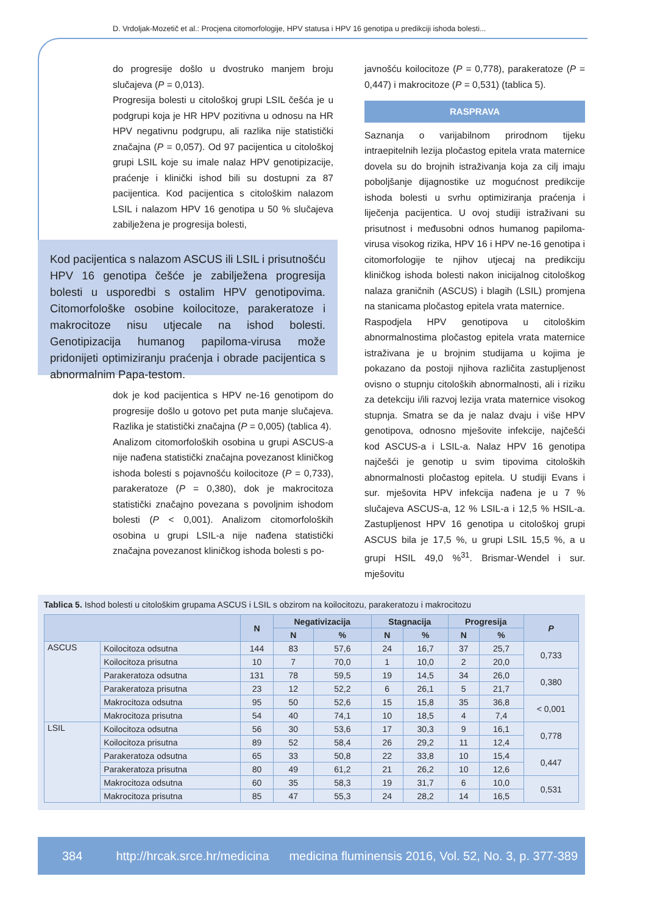D. Vrdoljak-Mozetič et al.: Procjena citomorfologije, HPV statusa i HPV 16 genotipa u predikciji ishoda bolesti...
do progresije došlo u dvostruko manjem broju slučajeva (P = 0,013).
Progresija bolesti u citološkoj grupi LSIL češća je u podgrupi koja je HR HPV pozitivna u odnosu na HR HPV negativnu podgrupu, ali razlika nije statistički značajna (P = 0,057). Od 97 pacijentica u citološkoj grupi LSIL koje su imale nalaz HPV genotipizacije, praćenje i klinički ishod bili su dostupni za 87 pacijentica. Kod pacijentica s citološkim nalazom LSIL i nalazom HPV 16 genotipa u 50 % slučajeva zabilježena je progresija bolesti,
Kod pacijentica s nalazom ASCUS ili LSIL i prisutnošću HPV 16 genotipa češće je zabilježena progresija bolesti u usporedbi s ostalim HPV genotipovima. Citomorfološke osobine koilocitoze, parakeratoze i makrocitoze nisu utjecale na ishod bolesti. Genotipizacija humanog papiloma-virusa može pridonijeti optimiziranju praćenja i obrade pacijentica s abnormalnim Papa-testom.
dok je kod pacijentica s HPV ne-16 genotipom do progresije došlo u gotovo pet puta manje slučajeva. Razlika je statistički značajna (P = 0,005) (tablica 4).
Analizom citomorfoloških osobina u grupi ASCUS-a nije nađena statistički značajna povezanost kliničkog ishoda bolesti s pojavnošću koilocitoze (P = 0,733), parakeratoze (P = 0,380), dok je makrocitoza statistički značajno povezana s povoljnim ishodom bolesti (P < 0,001). Analizom citomorfoloških osobina u grupi LSIL-a nije nađena statistički značajna povezanost kliničkog ishoda bolesti s po-
javnošću koilocitoze (P = 0,778), parakeratoze (P = 0,447) i makrocitoze (P = 0,531) (tablica 5).
RASPRAVA
Saznanja o varijabilnom prirodnom tijeku intraepitelnih lezija pločastog epitela vrata maternice dovela su do brojnih istraživanja koja za cilj imaju poboljšanje dijagnostike uz mogućnost predikcije ishoda bolesti u svrhu optimiziranja praćenja i liječenja pacijentica. U ovoj studiji istraživani su prisutnost i međusobni odnos humanog papiloma-virusa visokog rizika, HPV 16 i HPV ne-16 genotipa i citomorfologije te njihov utjecaj na predikciju kliničkog ishoda bolesti nakon inicijalnog citološkog nalaza graničnih (ASCUS) i blagih (LSIL) promjena na stanicama pločastog epitela vrata maternice.
Raspodjela HPV genotipova u citološkim abnormalnostima pločastog epitela vrata maternice istraživana je u brojnim studijama u kojima je pokazano da postoji njihova različita zastupljenost ovisno o stupnju citoloških abnormalnosti, ali i riziku za detekciju i/ili razvoj lezija vrata maternice visokog stupnja. Smatra se da je nalaz dvaju i više HPV genotipova, odnosno mješovite infekcije, najčešći kod ASCUS-a i LSIL-a. Nalaz HPV 16 genotipa najčešći je genotip u svim tipovima citoloških abnormalnosti pločastog epitela. U studiji Evans i sur. mješovita HPV infekcija nađena je u 7 % slučajeva ASCUS-a, 12 % LSIL-a i 12,5 % HSIL-a. Zastupljenost HPV 16 genotipa u citološkoj grupi ASCUS bila je 17,5 %, u grupi LSIL 15,5 %, a u grupi HSIL 49,0 %<sup>31</sup>. Brismar-Wendel i sur. mješovitu
Tablica 5. Ishod bolesti u citološkim grupama ASCUS i LSIL s obzirom na koilocitozu, parakeratozu i makrocitozu
| | | N | Negativizacija | | Stagnacija | | Progresija | | P |
| --- | --- | --- | --- | --- | --- | --- | --- | --- | --- |
| | | | N | % | N | % | N | % | |
| ASCUS | Koilocitoza odsutna | 144 | 83 | 57,6 | 24 | 16,7 | 37 | 25,7 | 0,733 |
| | Koilocitoza prisutna | 10 | 7 | 70,0 | 1 | 10,0 | 2 | 20,0 | |
| | Parakeratoza odsutna | 131 | 78 | 59,5 | 19 | 14,5 | 34 | 26,0 | 0,380 |
| | Parakeratoza prisutna | 23 | 12 | 52,2 | 6 | 26,1 | 5 | 21,7 | |
| | Makrocitoza odsutna | 95 | 50 | 52,6 | 15 | 15,8 | 35 | 36,8 | < 0,001 |
| | Makrocitoza prisutna | 54 | 40 | 74,1 | 10 | 18,5 | 4 | 7,4 | |
| LSIL | Koilocitoza odsutna | 56 | 30 | 53,6 | 17 | 30,3 | 9 | 16,1 | 0,778 |
| | Koilocitoza prisutna | 89 | 52 | 58,4 | 26 | 29,2 | 11 | 12,4 | |
| | Parakeratoza odsutna | 65 | 33 | 50,8 | 22 | 33,8 | 10 | 15,4 | 0,447 |
| | Parakeratoza prisutna | 80 | 49 | 61,2 | 21 | 26,2 | 10 | 12,6 | |
| | Makrocitoza odsutna | 60 | 35 | 58,3 | 19 | 31,7 | 6 | 10,0 | 0,531 |
| | Makrocitoza prisutna | 85 | 47 | 55,3 | 24 | 28,2 | 14 | 16,5 | |
384 http://hrcak.srce.hr/medicina medicina fluminensis 2016, Vol. 52, No. 3, p. 377-389